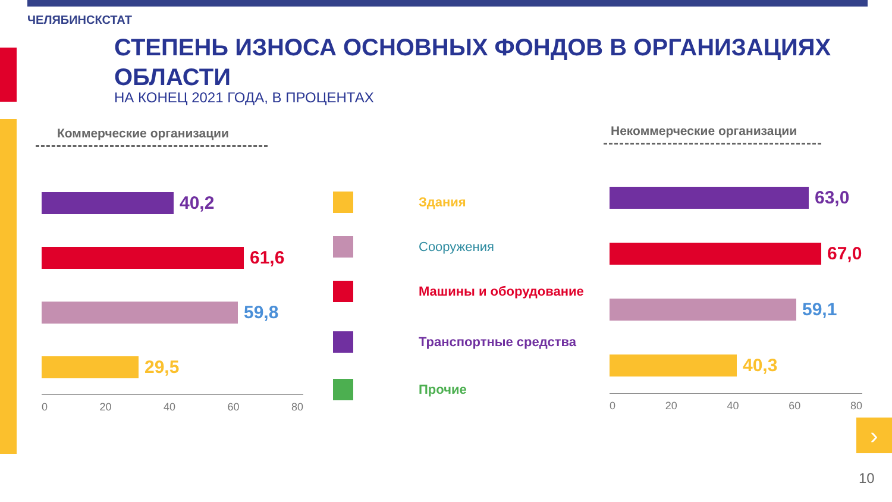ЧЕЛЯБИНСКСТАТ
СТЕПЕНЬ ИЗНОСА ОСНОВНЫХ ФОНДОВ В ОРГАНИЗАЦИЯХ ОБЛАСТИ
НА КОНЕЦ 2021 ГОДА, В ПРОЦЕНТАХ
Коммерческие организации Некоммерческие организации
40,2
61,6
59,8
29,5
0 20 40 60 80
Здания
Сооружения
Машины и оборудование
Транспортные средства
Прочие
63,0
67,0
59,1
40,3
0 20 40 60 80
›
10